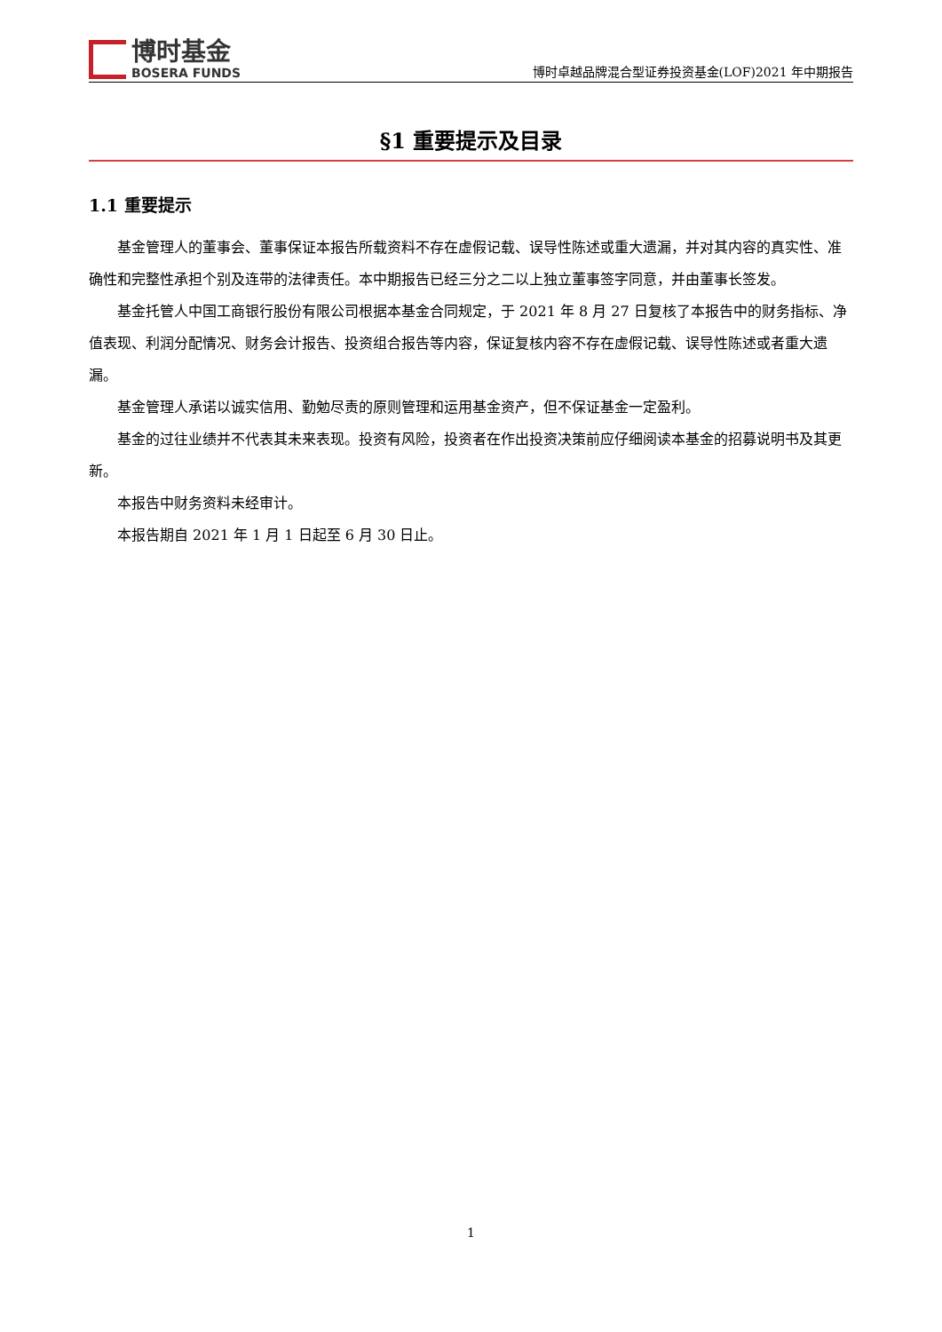博时基金
BOSERA FUNDS
博时卓越品牌混合型证券投资基金(LOF)2021 年中期报告
§1 重要提示及目录
1.1 重要提示
基金管理人的董事会、董事保证本报告所载资料不存在虚假记载、误导性陈述或重大遗漏，并对其内容的真实性、准确性和完整性承担个别及连带的法律责任。本中期报告已经三分之二以上独立董事签字同意，并由董事长签发。
基金托管人中国工商银行股份有限公司根据本基金合同规定，于 2021 年 8 月 27 日复核了本报告中的财务指标、净值表现、利润分配情况、财务会计报告、投资组合报告等内容，保证复核内容不存在虚假记载、误导性陈述或者重大遗漏。
基金管理人承诺以诚实信用、勤勉尽责的原则管理和运用基金资产，但不保证基金一定盈利。
基金的过往业绩并不代表其未来表现。投资有风险，投资者在作出投资决策前应仔细阅读本基金的招募说明书及其更新。
本报告中财务资料未经审计。
本报告期自 2021 年 1 月 1 日起至 6 月 30 日止。
1